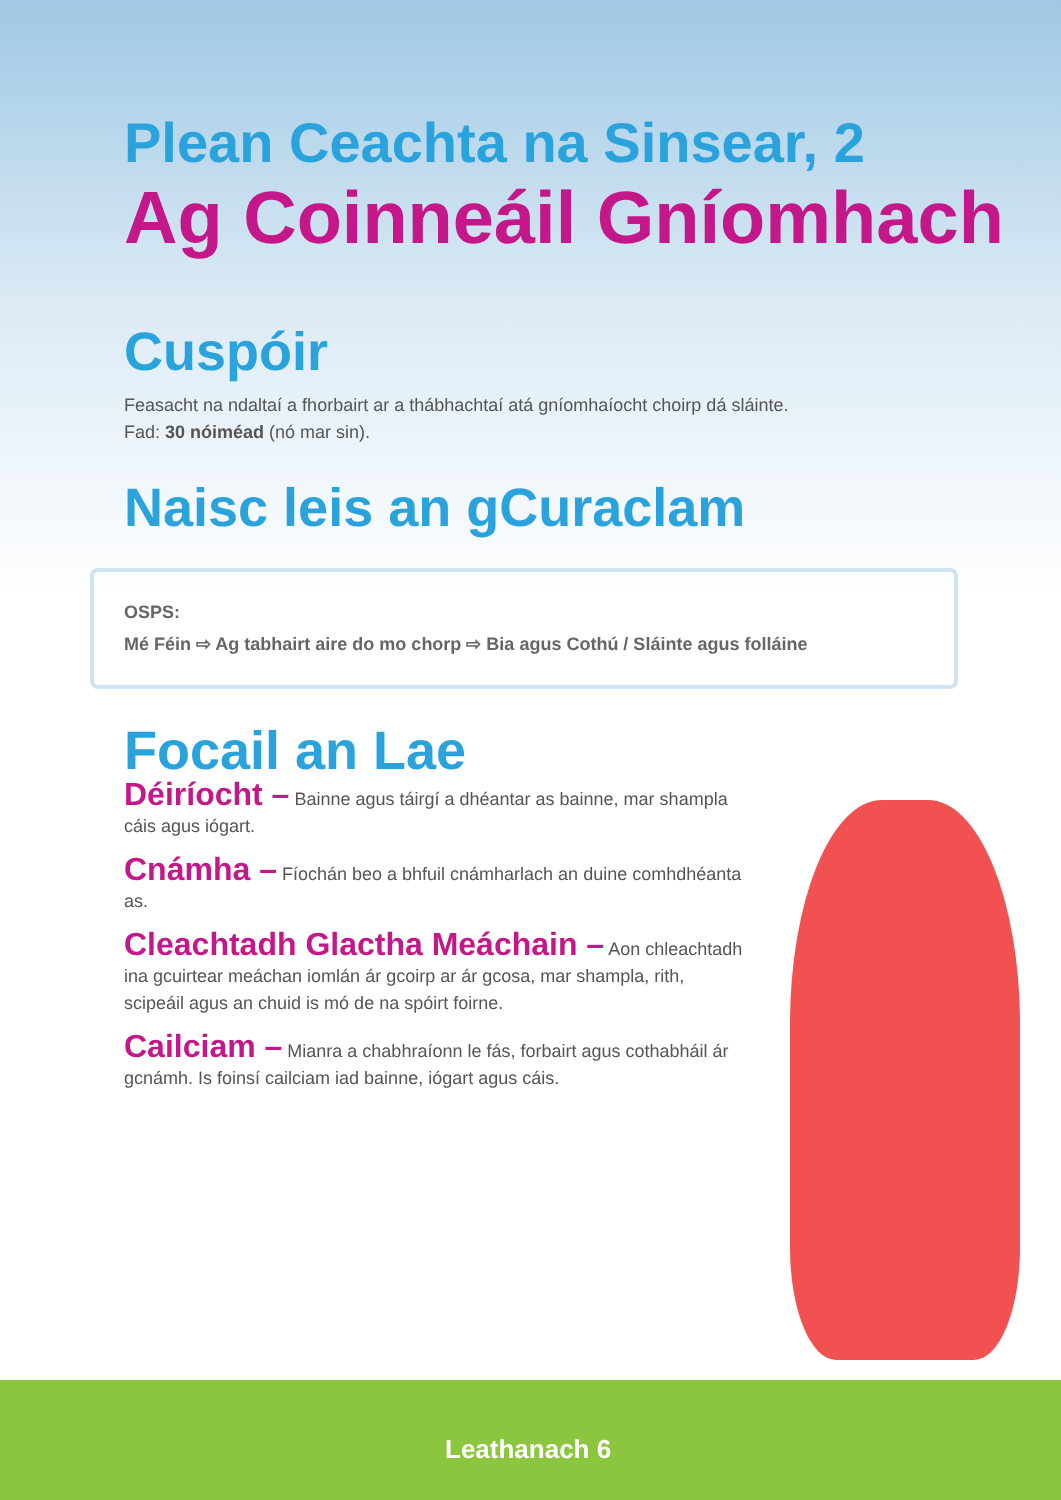Plean Ceachta na Sinsear, 2
Ag Coinneáil Gníomhach
Cuspóir
Feasacht na ndaltaí a fhorbairt ar a thábhachtaí atá gníomhaíocht choirp dá sláinte.
Fad: 30 nóiméad (nó mar sin).
Naisc leis an gCuraclam
OSPS:
Mé Féin ⇨ Ag tabhairt aire do mo chorp ⇨ Bia agus Cothú / Sláinte agus folláine
Focail an Lae
Déiríocht – Bainne agus táirgí a dhéantar as bainne, mar shampla cáis agus iógart.
Cnámha – Fíochán beo a bhfuil cnámharlach an duine comhdhéanta as.
Cleachtadh Glactha Meáchain – Aon chleachtadh ina gcuirtear meáchan iomlán ár gcoirp ar ár gcosa, mar shampla, rith, scipeáil agus an chuid is mó de na spóirt foirne.
Cailciam – Mianra a chabhraíonn le fás, forbairt agus cothabháil ár gcnámh. Is foinsí cailciam iad bainne, iógart agus cáis.
Leathanach 6